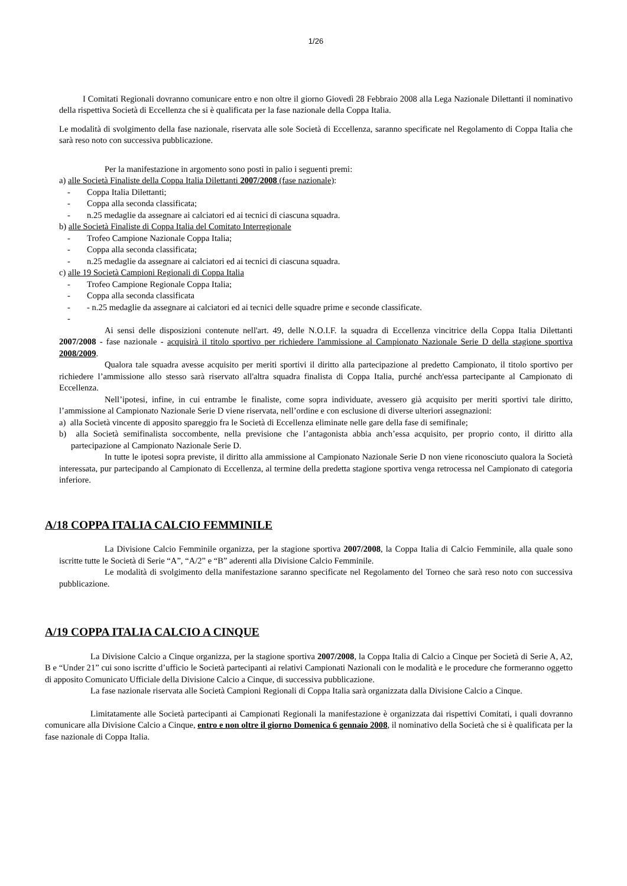1/26
I Comitati Regionali dovranno comunicare entro e non oltre il giorno Giovedì 28 Febbraio 2008 alla Lega Nazionale Dilettanti il nominativo della rispettiva Società di Eccellenza che si è qualificata per la fase nazionale della Coppa Italia.
Le modalità di svolgimento della fase nazionale, riservata alle sole Società di Eccellenza, saranno specificate nel Regolamento di Coppa Italia che sarà reso noto con successiva pubblicazione.
Per la manifestazione in argomento sono posti in palio i seguenti premi:
a) alle Società Finaliste della Coppa Italia Dilettanti 2007/2008 (fase nazionale):
- Coppa Italia Dilettanti;
- Coppa alla seconda classificata;
- n.25 medaglie da assegnare ai calciatori ed ai tecnici di ciascuna squadra.
b) alle Società Finaliste di Coppa Italia del Comitato Interregionale
- Trofeo Campione Nazionale Coppa Italia;
- Coppa alla seconda classificata;
- n.25 medaglie da assegnare ai calciatori ed ai tecnici di ciascuna squadra.
c) alle 19 Società Campioni Regionali di Coppa Italia
- Trofeo Campione Regionale Coppa Italia;
- Coppa alla seconda classificata
- - n.25 medaglie da assegnare ai calciatori ed ai tecnici delle squadre prime e seconde classificate.
-
Ai sensi delle disposizioni contenute nell'art. 49, delle N.O.I.F. la squadra di Eccellenza vincitrice della Coppa Italia Dilettanti 2007/2008 - fase nazionale - acquisirà il titolo sportivo per richiedere l'ammissione al Campionato Nazionale Serie D della stagione sportiva 2008/2009.
Qualora tale squadra avesse acquisito per meriti sportivi il diritto alla partecipazione al predetto Campionato, il titolo sportivo per richiedere l’ammissione allo stesso sarà riservato all'altra squadra finalista di Coppa Italia, purché anch'essa partecipante al Campionato di Eccellenza.
Nell’ipotesi, infine, in cui entrambe le finaliste, come sopra individuate, avessero già acquisito per meriti sportivi tale diritto, l’ammissione al Campionato Nazionale Serie D viene riservata, nell’ordine e con esclusione di diverse ulteriori assegnazioni:
a) alla Società vincente di apposito spareggio fra le Società di Eccellenza eliminate nelle gare della fase di semifinale;
b) alla Società semifinalista soccombente, nella previsione che l’antagonista abbia anch’essa acquisito, per proprio conto, il diritto alla partecipazione al Campionato Nazionale Serie D.
In tutte le ipotesi sopra previste, il diritto alla ammissione al Campionato Nazionale Serie D non viene riconosciuto qualora la Società interessata, pur partecipando al Campionato di Eccellenza, al termine della predetta stagione sportiva venga retrocessa nel Campionato di categoria inferiore.
A/18 COPPA ITALIA CALCIO FEMMINILE
La Divisione Calcio Femminile organizza, per la stagione sportiva 2007/2008, la Coppa Italia di Calcio Femminile, alla quale sono iscritte tutte le Società di Serie “A”, “A/2” e “B” aderenti alla Divisione Calcio Femminile.
Le modalità di svolgimento della manifestazione saranno specificate nel Regolamento del Torneo che sarà reso noto con successiva pubblicazione.
A/19 COPPA ITALIA CALCIO A CINQUE
La Divisione Calcio a Cinque organizza, per la stagione sportiva 2007/2008, la Coppa Italia di Calcio a Cinque per Società di Serie A, A2, B e “Under 21” cui sono iscritte d’ufficio le Società partecipanti ai relativi Campionati Nazionali con le modalità e le procedure che formeranno oggetto di apposito Comunicato Ufficiale della Divisione Calcio a Cinque, di successiva pubblicazione.
La fase nazionale riservata alle Società Campioni Regionali di Coppa Italia sarà organizzata dalla Divisione Calcio a Cinque.
Limitatamente alle Società partecipanti ai Campionati Regionali la manifestazione è organizzata dai rispettivi Comitati, i quali dovranno comunicare alla Divisione Calcio a Cinque, entro e non oltre il giorno Domenica 6 gennaio 2008, il nominativo della Società che si è qualificata per la fase nazionale di Coppa Italia.